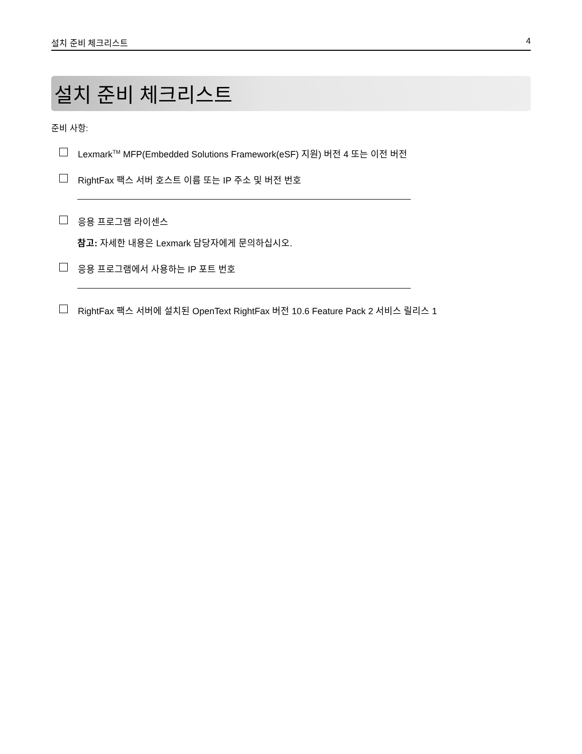설치 준비 체크리스트 4
설치 준비 체크리스트
준비 사항:
Lexmark<sup>TM</sup> MFP(Embedded Solutions Framework(eSF) 지원) 버전 4 또는 이전 버전
RightFax 팩스 서버 호스트 이름 또는 IP 주소 및 버전 번호
응용 프로그램 라이센스
참고: 자세한 내용은 Lexmark 담당자에게 문의하십시오.
응용 프로그램에서 사용하는 IP 포트 번호
RightFax 팩스 서버에 설치된 OpenText RightFax 버전 10.6 Feature Pack 2 서비스 릴리스 1